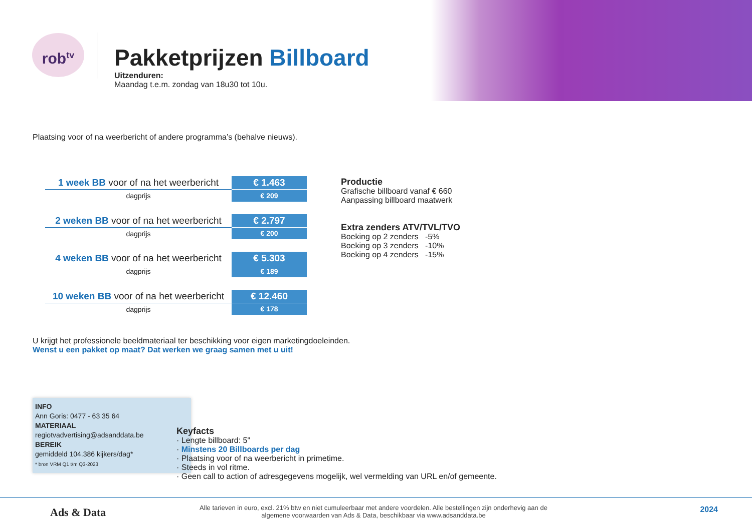rob<sup>tv</sup>
Pakketprijzen Billboard
Uitzenduren:
Maandag t.e.m. zondag van 18u30 tot 10u.
Plaatsing voor of na weerbericht of andere programma’s (behalve nieuws).
| 1 week BB voor of na het weerbericht | € 1.463 |
| dagprijs | € 209 |
| 2 weken BB voor of na het weerbericht | € 2.797 |
| dagprijs | € 200 |
| 4 weken BB voor of na het weerbericht | € 5.303 |
| dagprijs | € 189 |
| 10 weken BB voor of na het weerbericht | € 12.460 |
| dagprijs | € 178 |
Productie
Grafische billboard vanaf € 660
Aanpassing billboard maatwerk
Extra zenders ATV/TVL/TVO
Boeking op 2 zenders -5%
Boeking op 3 zenders -10%
Boeking op 4 zenders -15%
U krijgt het professionele beeldmateriaal ter beschikking voor eigen marketingdoeleinden.
Wenst u een pakket op maat? Dat werken we graag samen met u uit!
INFO
Ann Goris: 0477 - 63 35 64
MATERIAAL
regiotvadvertising@adsanddata.be
BEREIK
gemiddeld 104.386 kijkers/dag*
* bron VRM Q1 t/m Q3-2023
Keyfacts
· Lengte billboard: 5"
· Minstens 20 Billboards per dag
· Plaatsing voor of na weerbericht in primetime.
· Steeds in vol ritme.
· Geen call to action of adresgegevens mogelijk, wel vermelding van URL en/of gemeente.
Ads & Data
Alle tarieven in euro, excl. 21% btw en niet cumuleerbaar met andere voordelen. Alle bestellingen zijn onderhevig aan de algemene voorwaarden van Ads & Data, beschikbaar via www.adsanddata.be
2024